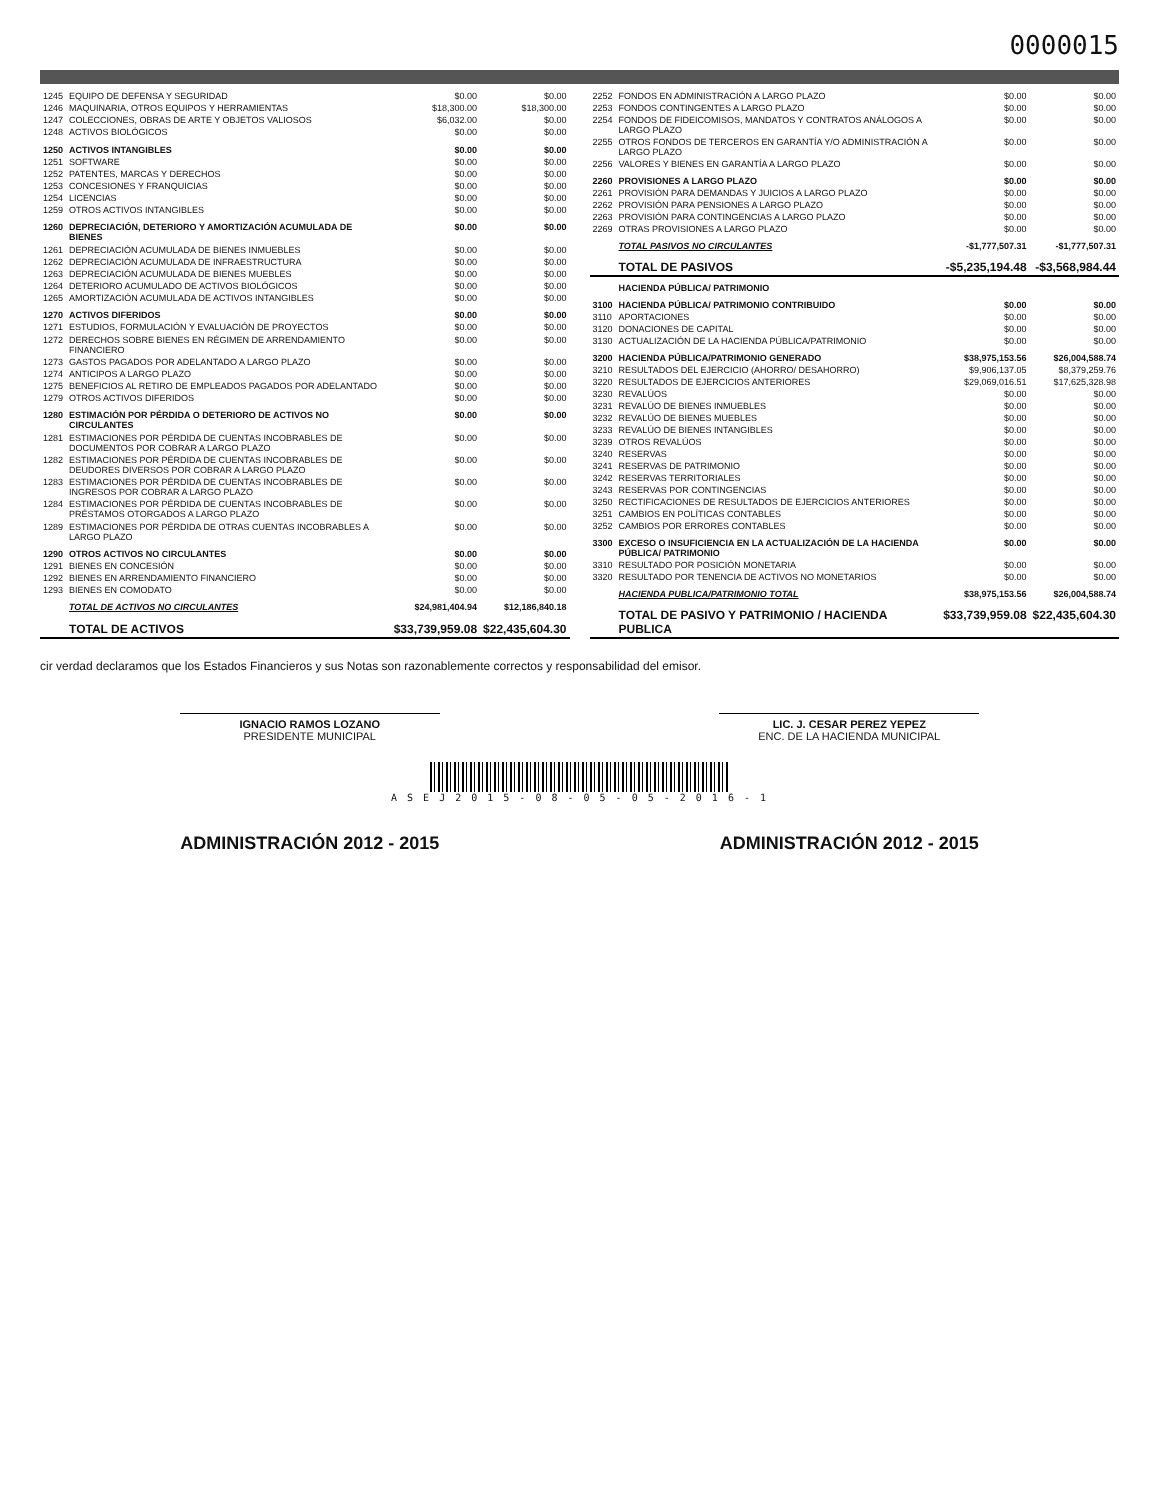0000015
| 1245 | EQUIPO DE DEFENSA Y SEGURIDAD | $0.00 | $0.00 |
| 1246 | MAQUINARIA, OTROS EQUIPOS Y HERRAMIENTAS | $18,300.00 | $18,300.00 |
| 1247 | COLECCIONES, OBRAS DE ARTE Y OBJETOS VALIOSOS | $6,032.00 | $0.00 |
| 1248 | ACTIVOS BIOLÓGICOS | $0.00 | $0.00 |
| 1250 | ACTIVOS INTANGIBLES | $0.00 | $0.00 |
| 1251 | SOFTWARE | $0.00 | $0.00 |
| 1252 | PATENTES, MARCAS Y DERECHOS | $0.00 | $0.00 |
| 1253 | CONCESIONES Y FRANQUICIAS | $0.00 | $0.00 |
| 1254 | LICENCIAS | $0.00 | $0.00 |
| 1259 | OTROS ACTIVOS INTANGIBLES | $0.00 | $0.00 |
| 1260 | DEPRECIACIÓN, DETERIORO Y AMORTIZACIÓN ACUMULADA DE BIENES | $0.00 | $0.00 |
| 1261 | DEPRECIACIÓN ACUMULADA DE BIENES INMUEBLES | $0.00 | $0.00 |
| 1262 | DEPRECIACIÓN ACUMULADA DE INFRAESTRUCTURA | $0.00 | $0.00 |
| 1263 | DEPRECIACIÓN ACUMULADA DE BIENES MUEBLES | $0.00 | $0.00 |
| 1264 | DETERIORO ACUMULADO DE ACTIVOS BIOLÓGICOS | $0.00 | $0.00 |
| 1265 | AMORTIZACIÓN ACUMULADA DE ACTIVOS INTANGIBLES | $0.00 | $0.00 |
| 1270 | ACTIVOS DIFERIDOS | $0.00 | $0.00 |
| 1271 | ESTUDIOS, FORMULACIÓN Y EVALUACIÓN DE PROYECTOS | $0.00 | $0.00 |
| 1272 | DERECHOS SOBRE BIENES EN RÉGIMEN DE ARRENDAMIENTO FINANCIERO | $0.00 | $0.00 |
| 1273 | GASTOS PAGADOS POR ADELANTADO A LARGO PLAZO | $0.00 | $0.00 |
| 1274 | ANTICIPOS A LARGO PLAZO | $0.00 | $0.00 |
| 1275 | BENEFICIOS AL RETIRO DE EMPLEADOS PAGADOS POR ADELANTADO | $0.00 | $0.00 |
| 1279 | OTROS ACTIVOS DIFERIDOS | $0.00 | $0.00 |
| 1280 | ESTIMACIÓN POR PÉRDIDA O DETERIORO DE ACTIVOS NO CIRCULANTES | $0.00 | $0.00 |
| 1281 | ESTIMACIONES POR PÉRDIDA DE CUENTAS INCOBRABLES DE DOCUMENTOS POR COBRAR A LARGO PLAZO | $0.00 | $0.00 |
| 1282 | ESTIMACIONES POR PÉRDIDA DE CUENTAS INCOBRABLES DE DEUDORES DIVERSOS POR COBRAR A LARGO PLAZO | $0.00 | $0.00 |
| 1283 | ESTIMACIONES POR PÉRDIDA DE CUENTAS INCOBRABLES DE INGRESOS POR COBRAR A LARGO PLAZO | $0.00 | $0.00 |
| 1284 | ESTIMACIONES POR PÉRDIDA DE CUENTAS INCOBRABLES DE PRÉSTAMOS OTORGADOS A LARGO PLAZO | $0.00 | $0.00 |
| 1289 | ESTIMACIONES POR PÉRDIDA DE OTRAS CUENTAS INCOBRABLES A LARGO PLAZO | $0.00 | $0.00 |
| 1290 | OTROS ACTIVOS NO CIRCULANTES | $0.00 | $0.00 |
| 1291 | BIENES EN CONCESIÓN | $0.00 | $0.00 |
| 1292 | BIENES EN ARRENDAMIENTO FINANCIERO | $0.00 | $0.00 |
| 1293 | BIENES EN COMODATO | $0.00 | $0.00 |
| | TOTAL DE ACTIVOS NO CIRCULANTES | $24,981,404.94 | $12,186,840.18 |
| | TOTAL DE ACTIVOS | $33,739,959.08 | $22,435,604.30 |
| 2252 | FONDOS EN ADMINISTRACIÓN A LARGO PLAZO | $0.00 | $0.00 |
| 2253 | FONDOS CONTINGENTES A LARGO PLAZO | $0.00 | $0.00 |
| 2254 | FONDOS DE FIDEICOMISOS, MANDATOS Y CONTRATOS ANÁLOGOS A LARGO PLAZO | $0.00 | $0.00 |
| 2255 | OTROS FONDOS DE TERCEROS EN GARANTÍA Y/O ADMINISTRACIÓN A LARGO PLAZO | $0.00 | $0.00 |
| 2256 | VALORES Y BIENES EN GARANTÍA A LARGO PLAZO | $0.00 | $0.00 |
| 2260 | PROVISIONES A LARGO PLAZO | $0.00 | $0.00 |
| 2261 | PROVISIÓN PARA DEMANDAS Y JUICIOS A LARGO PLAZO | $0.00 | $0.00 |
| 2262 | PROVISIÓN PARA PENSIONES A LARGO PLAZO | $0.00 | $0.00 |
| 2263 | PROVISIÓN PARA CONTINGENCIAS A LARGO PLAZO | $0.00 | $0.00 |
| 2269 | OTRAS PROVISIONES A LARGO PLAZO | $0.00 | $0.00 |
| | TOTAL PASIVOS NO CIRCULANTES | -$1,777,507.31 | -$1,777,507.31 |
| | TOTAL DE PASIVOS | -$5,235,194.48 | -$3,568,984.44 |
| | HACIENDA PÚBLICA/ PATRIMONIO | | |
| 3100 | HACIENDA PÚBLICA/ PATRIMONIO CONTRIBUIDO | $0.00 | $0.00 |
| 3110 | APORTACIONES | $0.00 | $0.00 |
| 3120 | DONACIONES DE CAPITAL | $0.00 | $0.00 |
| 3130 | ACTUALIZACIÓN DE LA HACIENDA PÚBLICA/PATRIMONIO | $0.00 | $0.00 |
| 3200 | HACIENDA PÚBLICA/PATRIMONIO GENERADO | $38,975,153.56 | $26,004,588.74 |
| 3210 | RESULTADOS DEL EJERCICIO (AHORRO/ DESAHORRO) | $9,906,137.05 | $8,379,259.76 |
| 3220 | RESULTADOS DE EJERCICIOS ANTERIORES | $29,069,016.51 | $17,625,328.98 |
| 3230 | REVALÚOS | $0.00 | $0.00 |
| 3231 | REVALÚO DE BIENES INMUEBLES | $0.00 | $0.00 |
| 3232 | REVALÚO DE BIENES MUEBLES | $0.00 | $0.00 |
| 3233 | REVALÚO DE BIENES INTANGIBLES | $0.00 | $0.00 |
| 3239 | OTROS REVALÚOS | $0.00 | $0.00 |
| 3240 | RESERVAS | $0.00 | $0.00 |
| 3241 | RESERVAS DE PATRIMONIO | $0.00 | $0.00 |
| 3242 | RESERVAS TERRITORIALES | $0.00 | $0.00 |
| 3243 | RESERVAS POR CONTINGENCIAS | $0.00 | $0.00 |
| 3250 | RECTIFICACIONES DE RESULTADOS DE EJERCICIOS ANTERIORES | $0.00 | $0.00 |
| 3251 | CAMBIOS EN POLÍTICAS CONTABLES | $0.00 | $0.00 |
| 3252 | CAMBIOS POR ERRORES CONTABLES | $0.00 | $0.00 |
| 3300 | EXCESO O INSUFICIENCIA EN LA ACTUALIZACIÓN DE LA HACIENDA PÚBLICA/ PATRIMONIO | $0.00 | $0.00 |
| 3310 | RESULTADO POR POSICIÓN MONETARIA | $0.00 | $0.00 |
| 3320 | RESULTADO POR TENENCIA DE ACTIVOS NO MONETARIOS | $0.00 | $0.00 |
| | HACIENDA PUBLICA/PATRIMONIO TOTAL | $38,975,153.56 | $26,004,588.74 |
| | TOTAL DE PASIVO Y PATRIMONIO / HACIENDA PUBLICA | $33,739,959.08 | $22,435,604.30 |
cir verdad declaramos que los Estados Financieros y sus Notas son razonablemente correctos y responsabilidad del emisor.
IGNACIO RAMOS LOZANO
PRESIDENTE MUNICIPAL
LIC. J. CESAR PEREZ YEPEZ
ENC. DE LA HACIENDA MUNICIPAL
A S E J 2 0 1 5 - 0 8 - 0 5 - 0 5 - 2 0 1 6 - 1
ADMINISTRACIÓN 2012 - 2015 ADMINISTRACIÓN 2012 - 2015